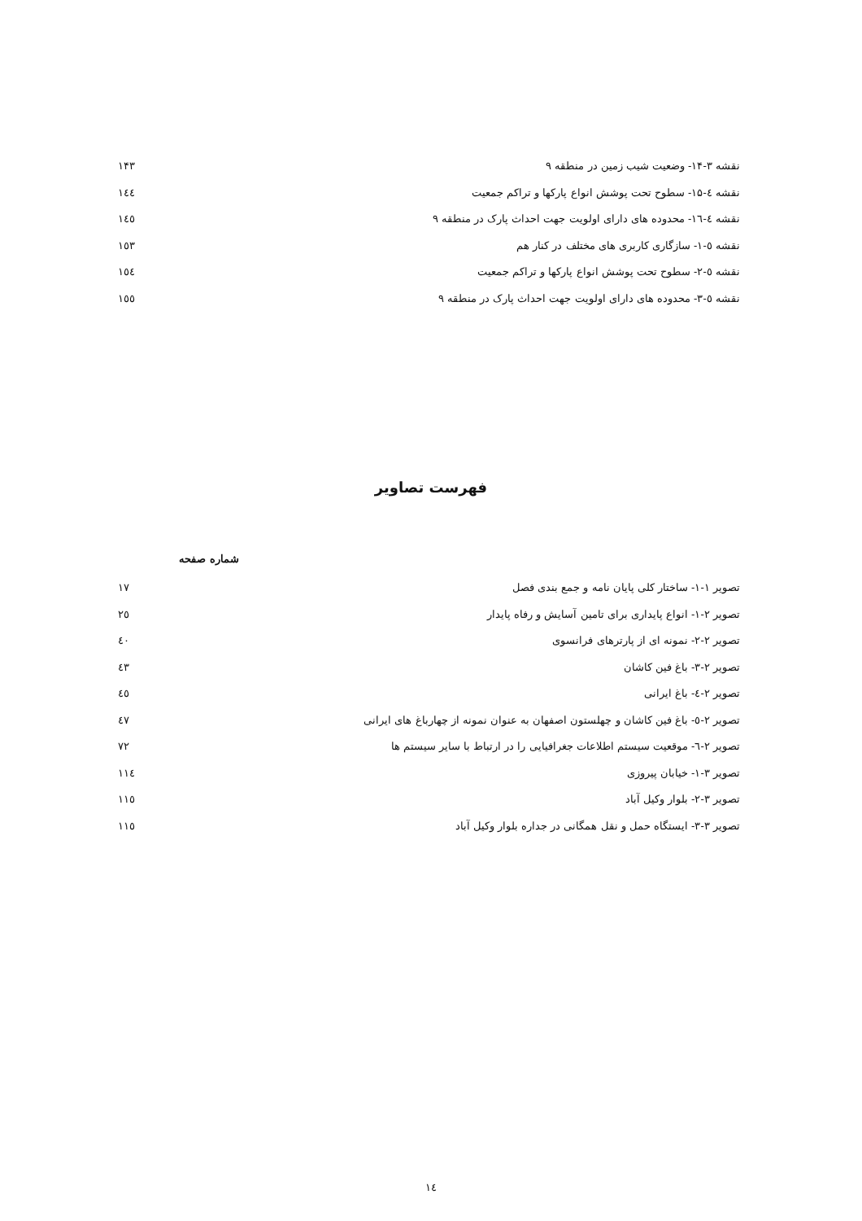نقشه ۳-۱۴- وضعیت شیب زمین در منطقه ۹ ۱۴۳
نقشه ٤-۱۵- سطوح تحت پوشش انواع پارکها و تراکم جمعیت ۱٤٤
نقشه ٤-۱٦- محدوده های دارای اولویت جهت احداث پارک در منطقه ۹ ۱٤٥
نقشه ٥-۱- سازگاری کاربری های مختلف در کنار هم ۱٥۳
نقشه ٥-۲- سطوح تحت پوشش انواع پارکها و تراکم جمعیت ۱٥٤
نقشه ٥-۳- محدوده های دارای اولویت جهت احداث پارک در منطقه ۹ ۱٥٥
فهرست تصاویر
شماره صفحه
تصویر ۱-۱- ساختار کلی پایان نامه و جمع بندی فصل ۱۷
تصویر ۲-۱- انواع پایداری برای تامین آسایش و رفاه پایدار ۲٥
تصویر ۲-۲- نمونه ای از پارترهای فرانسوی ٤۰
تصویر ۲-۳- باغ فین کاشان ٤۳
تصویر ۲-٤- باغ ایرانی ٤٥
تصویر ۲-٥- باغ فین کاشان و چهلستون اصفهان به عنوان نمونه از چهارباغ های ایرانی ٤۷
تصویر ۲-٦- موقعیت سیستم اطلاعات جغرافیایی را در ارتباط با سایر سیستم ها ۷۲
تصویر ۳-۱- خیابان پیروزی ۱۱٤
تصویر ۳-۲- بلوار وکیل آباد ۱۱٥
تصویر ۳-۳- ایستگاه حمل و نقل همگانی در جداره بلوار وکیل آباد ۱۱٥
۱٤